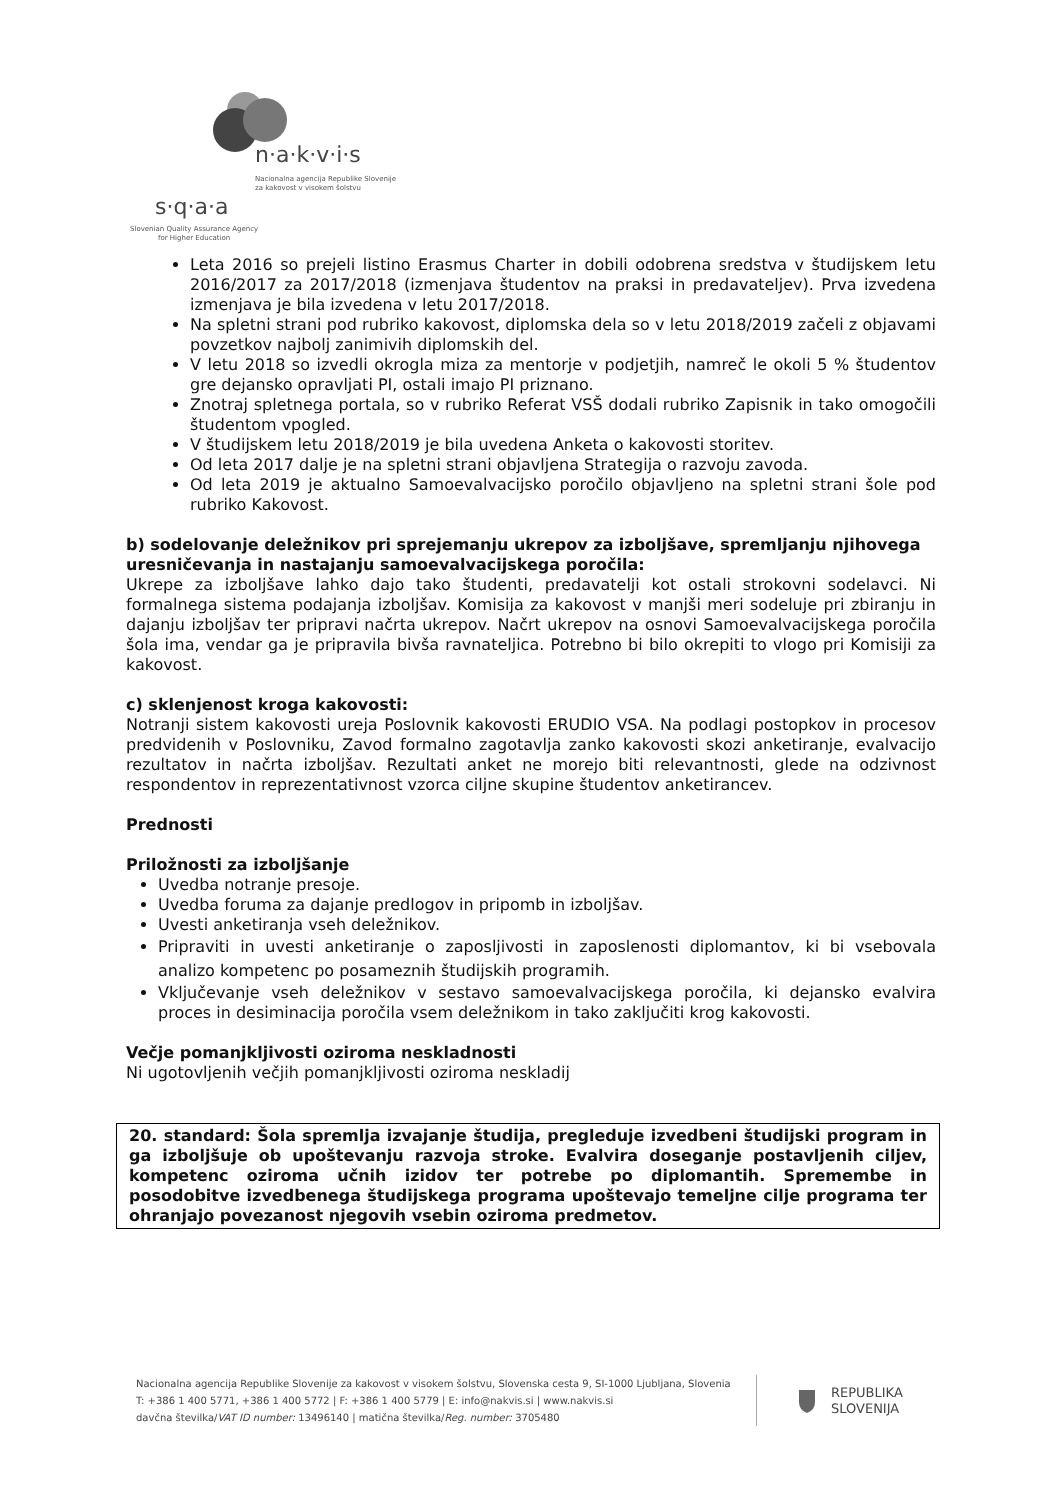n·a·k·v·i·s
Nacionalna agencija Republike Slovenije
za kakovost v visokem šolstvu
s·q·a·a
Slovenian Quality Assurance Agency
for Higher Education
Leta 2016 so prejeli listino Erasmus Charter in dobili odobrena sredstva v študijskem letu 2016/2017 za 2017/2018 (izmenjava študentov na praksi in predavateljev). Prva izvedena izmenjava je bila izvedena v letu 2017/2018.
Na spletni strani pod rubriko kakovost, diplomska dela so v letu 2018/2019 začeli z objavami povzetkov najbolj zanimivih diplomskih del.
V letu 2018 so izvedli okrogla miza za mentorje v podjetjih, namreč le okoli 5 % študentov gre dejansko opravljati PI, ostali imajo PI priznano.
Znotraj spletnega portala, so v rubriko Referat VSŠ dodali rubriko Zapisnik in tako omogočili študentom vpogled.
V študijskem letu 2018/2019 je bila uvedena Anketa o kakovosti storitev.
Od leta 2017 dalje je na spletni strani objavljena Strategija o razvoju zavoda.
Od leta 2019 je aktualno Samoevalvacijsko poročilo objavljeno na spletni strani šole pod rubriko Kakovost.
b) sodelovanje deležnikov pri sprejemanju ukrepov za izboljšave, spremljanju njihovega uresničevanja in nastajanju samoevalvacijskega poročila:
Ukrepe za izboljšave lahko dajo tako študenti, predavatelji kot ostali strokovni sodelavci. Ni formalnega sistema podajanja izboljšav. Komisija za kakovost v manjši meri sodeluje pri zbiranju in dajanju izboljšav ter pripravi načrta ukrepov. Načrt ukrepov na osnovi Samoevalvacijskega poročila šola ima, vendar ga je pripravila bivša ravnateljica. Potrebno bi bilo okrepiti to vlogo pri Komisiji za kakovost.
c) sklenjenost kroga kakovosti:
Notranji sistem kakovosti ureja Poslovnik kakovosti ERUDIO VSA. Na podlagi postopkov in procesov predvidenih v Poslovniku, Zavod formalno zagotavlja zanko kakovosti skozi anketiranje, evalvacijo rezultatov in načrta izboljšav. Rezultati anket ne morejo biti relevantnosti, glede na odzivnost respondentov in reprezentativnost vzorca ciljne skupine študentov anketirancev.
Prednosti
Priložnosti za izboljšanje
Uvedba notranje presoje.
Uvedba foruma za dajanje predlogov in pripomb in izboljšav.
Uvesti anketiranja vseh deležnikov.
Pripraviti in uvesti anketiranje o zaposljivosti in zaposlenosti diplomantov, ki bi vsebovala analizo kompetenc po posameznih študijskih programih.
Vključevanje vseh deležnikov v sestavo samoevalvacijskega poročila, ki dejansko evalvira proces in desiminacija poročila vsem deležnikom in tako zaključiti krog kakovosti.
Večje pomanjkljivosti oziroma neskladnosti
Ni ugotovljenih večjih pomanjkljivosti oziroma neskladij
20. standard: Šola spremlja izvajanje študija, pregleduje izvedbeni študijski program in ga izboljšuje ob upoštevanju razvoja stroke. Evalvira doseganje postavljenih ciljev, kompetenc oziroma učnih izidov ter potrebe po diplomantih. Spremembe in posodobitve izvedbenega študijskega programa upoštevajo temeljne cilje programa ter ohranjajo povezanost njegovih vsebin oziroma predmetov.
Nacionalna agencija Republike Slovenije za kakovost v visokem šolstvu, Slovenska cesta 9, SI-1000 Ljubljana, Slovenia
T: +386 1 400 5771, +386 1 400 5772 | F: +386 1 400 5779 | E: info@nakvis.si | www.nakvis.si
davčna številka/VAT ID number: 13496140 | matična številka/Reg. number: 3705480
REPUBLIKA
SLOVENIJA